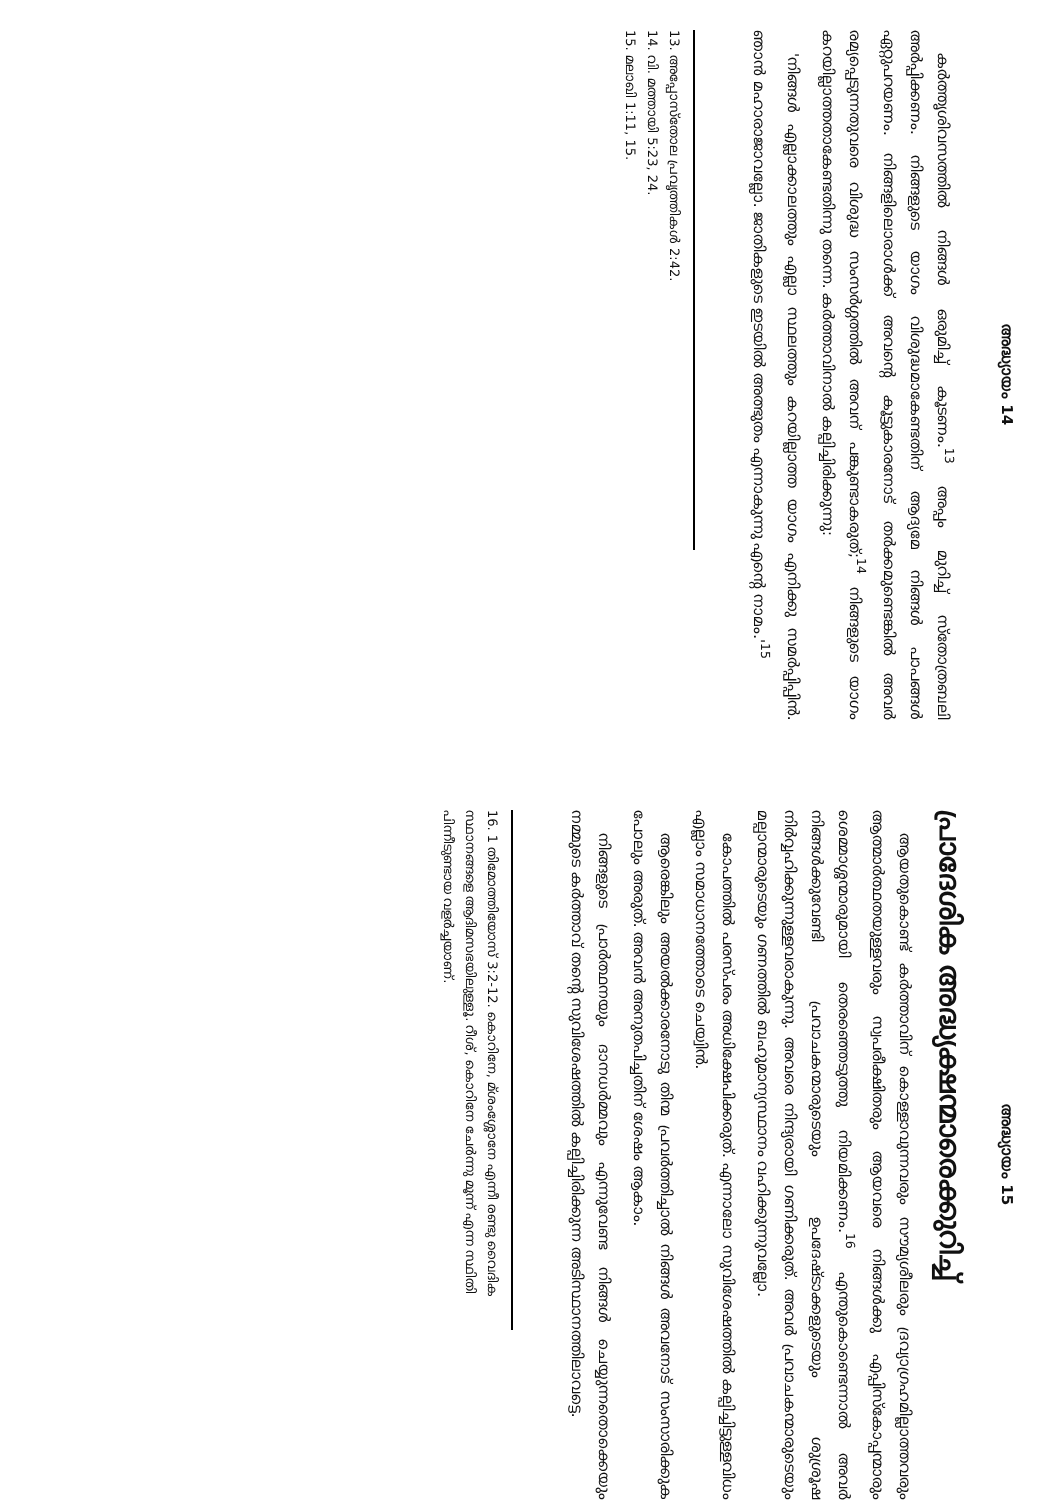അദ്ധ്യായം 14
കർത്തൃശിവസത്തിൽ നിങ്ങൾ ഒരുമിച്ച് കൂടണം.<sup>13</sup> അപ്പം മുറിച്ച് സ്തോത്രബലി അർപ്പിക്കണം. നിങ്ങളുടെ യാഗം വിശുദ്ധമാകേണ്ടതിന് ആദ്യമേ നിങ്ങൾ പാപങ്ങൾ ഏറ്റുപറയണം. നിങ്ങളിലൊരാൾക്ക് അവന്റെ കൂട്ടുകാരനോട് തർക്കമുണ്ടെങ്കിൽ അവർ രമ്യപ്പെടുന്നതുവരെ വിശുദ്ധ സംസർഗ്ഗത്തിൽ അവന് പങ്കുണ്ടാകരുത്;<sup>14</sup> നിങ്ങളുടെ യാഗം കറയില്ലാത്തതാകേണ്ടതിന്നു തന്നെ. കർത്താവിനാൽ കല്പിച്ചിരിക്കുന്നു:
'നിങ്ങൾ എല്ലാക്കാലത്തും എല്ലാ സ്ഥലത്തും കറയില്ലാത്ത യാഗം എനിക്കു സമർപ്പിപ്പിൻ. ഞാൻ മഹാരാജാവല്ലോ. ജാതികളുടെ ഇടയിൽ അത്ഭുതം എന്നാകുന്നു എന്റെ നാമം.'<sup>15</sup>
13. അപ്പോസ്തോല പ്രവൃത്തികൾ 2:42.
14. വി. മത്തായി 5:23, 24.
15. മലാഖി 1:11, 15.
അദ്ധ്യായം 15
പ്രാദേശിക അദ്ധ്യക്ഷന്മാരെക്കുറിച്ച്
ആയതുകൊണ്ട് കർത്താവിന് കൊള്ളാവുന്നവരും സൗമ്യശീലരും ദ്രവ്യാഗ്രഹമില്ലാത്തവരും ആത്മാർത്ഥതയുള്ളവരും സ്വപരീക്ഷിതരും ആയവരെ നിങ്ങൾക്കു എപ്പിസ്കോപ്പന്മാരും ശെമ്മാശ്ശന്മാരുമായി തെരഞ്ഞെടുത്തു നിയമിക്കണം.<sup>16</sup> എന്തുകൊണ്ടെന്നാൽ അവർ നിങ്ങൾക്കുവേണ്ടി പ്രവാചകന്മാരുടെയും ഉപദേഷ്ടാക്കളുടെയും ശുശ്രൂഷ നിർവ്വഹിക്കുന്നുള്ളവരാകുന്നു. അവരെ നിന്ദ്യരായി ഗണിക്കരുത്. അവർ പ്രവാചകന്മാരുടെയും മല്പാന്മാരുടെയും ഗണത്തിൽ ബഹുമാന്യസ്ഥാനം വഹിക്കുന്നുവല്ലോ.
കോപത്തിൽ പരസ്പരം അധിക്ഷേപിക്കരുത്. എന്നാലോ സുവിശേഷത്തിൽ കല്പിച്ചിട്ടുള്ളവിധം എല്ലാം സമാധാനത്തോടെ ചെയ്വിൻ.
ആരെങ്കിലും അയൽക്കാരനോടു തിന്മ പ്രവർത്തിച്ചാൽ നിങ്ങൾ അവനോട് സംസാരിക്കുക പോലും അരുത്. അവൻ അനുതപിച്ചതിന് ശേഷം ആകാം.
നിങ്ങളുടെ പ്രാർത്ഥനയും ദാനധർമ്മവും എന്നുവേണ്ട നിങ്ങൾ ചെയ്യുന്നതൊക്കെയും നമ്മുടെ കർത്താവ് തന്റെ സുവിശേഷത്തിൽ കല്പിച്ചിരിക്കുന്ന അടിസ്ഥാനത്തിലാവട്ടെ.
16. 1 തിമോത്തിയോസ് 3:2-12. കൊറിനേ, മ്ശംശ്ശോനേ എന്നീ രണ്ടു വൈദിക സ്ഥാനങ്ങളെ ആദിമസഭയിലുള്ളൂ. റീശ്, കൊറിനേ ചേർന്നു മൂന്ന് എന്ന സ്ഥിതി പിന്നീടുണ്ടായ വളർച്ചയാണ്.